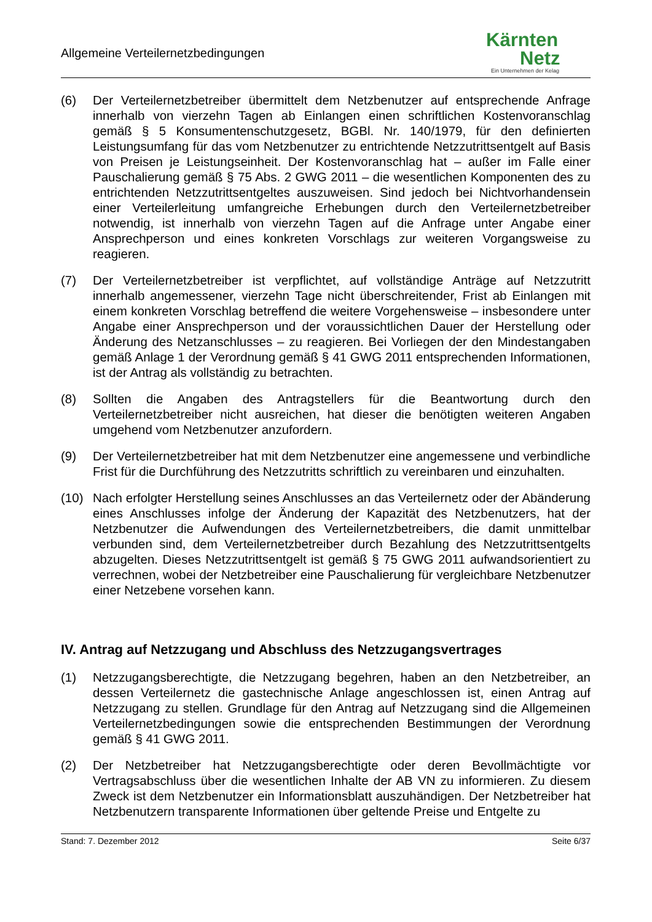Allgemeine Verteilernetzbedingungen
Kärnten
Netz
Ein Unternehmen der Kelag
(6) Der Verteilernetzbetreiber übermittelt dem Netzbenutzer auf entsprechende Anfrage innerhalb von vierzehn Tagen ab Einlangen einen schriftlichen Kostenvoranschlag gemäß § 5 Konsumentenschutzgesetz, BGBl. Nr. 140/1979, für den definierten Leistungsumfang für das vom Netzbenutzer zu entrichtende Netzzutrittsentgelt auf Basis von Preisen je Leistungseinheit. Der Kostenvoranschlag hat – außer im Falle einer Pauschalierung gemäß § 75 Abs. 2 GWG 2011 – die wesentlichen Komponenten des zu entrichtenden Netzzutrittsentgeltes auszuweisen. Sind jedoch bei Nichtvorhandensein einer Verteilerleitung umfangreiche Erhebungen durch den Verteilernetzbetreiber notwendig, ist innerhalb von vierzehn Tagen auf die Anfrage unter Angabe einer Ansprechperson und eines konkreten Vorschlags zur weiteren Vorgangsweise zu reagieren.
(7) Der Verteilernetzbetreiber ist verpflichtet, auf vollständige Anträge auf Netzzutritt innerhalb angemessener, vierzehn Tage nicht überschreitender, Frist ab Einlangen mit einem konkreten Vorschlag betreffend die weitere Vorgehensweise – insbesondere unter Angabe einer Ansprechperson und der voraussichtlichen Dauer der Herstellung oder Änderung des Netzanschlusses – zu reagieren. Bei Vorliegen der den Mindestangaben gemäß Anlage 1 der Verordnung gemäß § 41 GWG 2011 entsprechenden Informationen, ist der Antrag als vollständig zu betrachten.
(8) Sollten die Angaben des Antragstellers für die Beantwortung durch den Verteilernetzbetreiber nicht ausreichen, hat dieser die benötigten weiteren Angaben umgehend vom Netzbenutzer anzufordern.
(9) Der Verteilernetzbetreiber hat mit dem Netzbenutzer eine angemessene und verbindliche Frist für die Durchführung des Netzzutritts schriftlich zu vereinbaren und einzuhalten.
(10) Nach erfolgter Herstellung seines Anschlusses an das Verteilernetz oder der Abänderung eines Anschlusses infolge der Änderung der Kapazität des Netzbenutzers, hat der Netzbenutzer die Aufwendungen des Verteilernetzbetreibers, die damit unmittelbar verbunden sind, dem Verteilernetzbetreiber durch Bezahlung des Netzzutrittsentgelts abzugelten. Dieses Netzzutrittsentgelt ist gemäß § 75 GWG 2011 aufwandsorientiert zu verrechnen, wobei der Netzbetreiber eine Pauschalierung für vergleichbare Netzbenutzer einer Netzebene vorsehen kann.
IV. Antrag auf Netzzugang und Abschluss des Netzzugangsvertrages
(1) Netzzugangsberechtigte, die Netzzugang begehren, haben an den Netzbetreiber, an dessen Verteilernetz die gastechnische Anlage angeschlossen ist, einen Antrag auf Netzzugang zu stellen. Grundlage für den Antrag auf Netzzugang sind die Allgemeinen Verteilernetzbedingungen sowie die entsprechenden Bestimmungen der Verordnung gemäß § 41 GWG 2011.
(2) Der Netzbetreiber hat Netzzugangsberechtigte oder deren Bevollmächtigte vor Vertragsabschluss über die wesentlichen Inhalte der AB VN zu informieren. Zu diesem Zweck ist dem Netzbenutzer ein Informationsblatt auszuhändigen. Der Netzbetreiber hat Netzbenutzern transparente Informationen über geltende Preise und Entgelte zu
Stand: 7. Dezember 2012 Seite 6/37